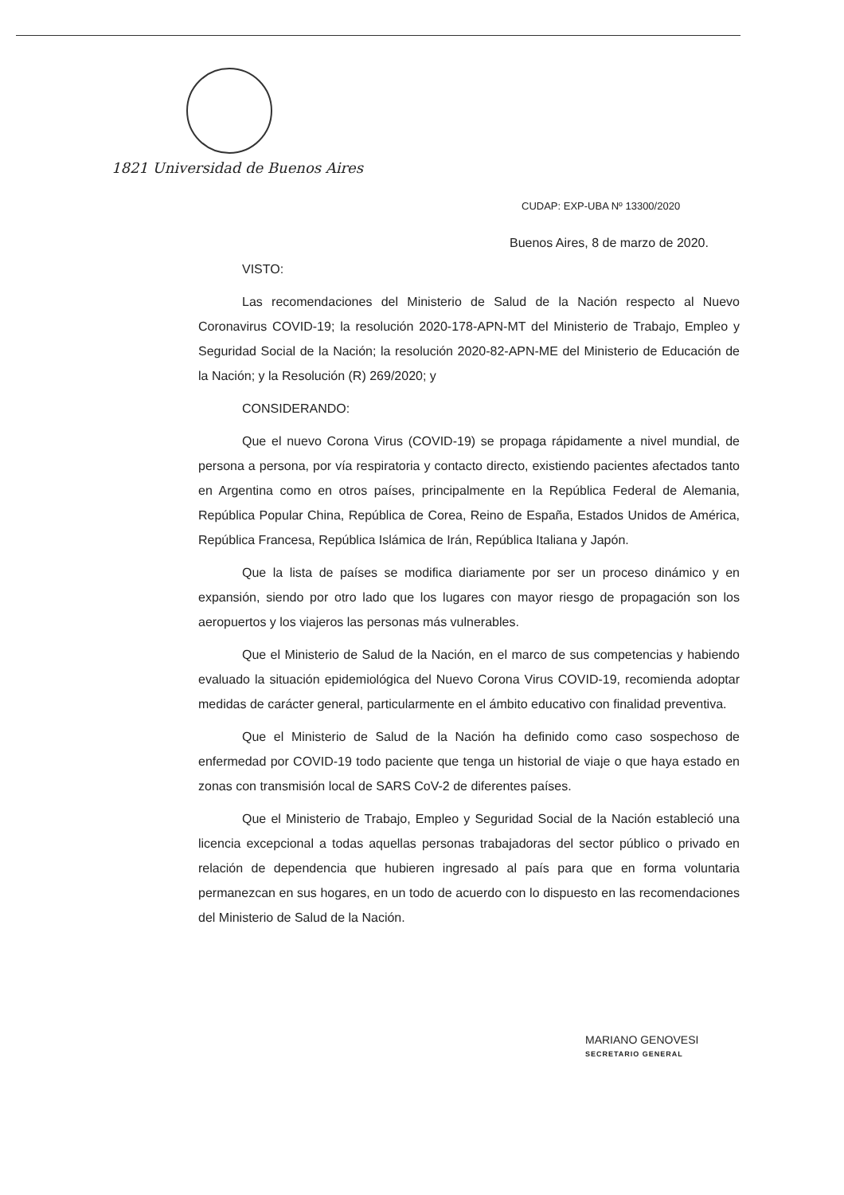1821 Universidad de Buenos Aires
CUDAP: EXP-UBA Nº 13300/2020
Buenos Aires, 8 de marzo de 2020.
VISTO:
Las recomendaciones del Ministerio de Salud de la Nación respecto al Nuevo Coronavirus COVID-19; la resolución 2020-178-APN-MT del Ministerio de Trabajo, Empleo y Seguridad Social de la Nación; la resolución 2020-82-APN-ME del Ministerio de Educación de la Nación; y la Resolución (R) 269/2020; y
CONSIDERANDO:
Que el nuevo Corona Virus (COVID-19) se propaga rápidamente a nivel mundial, de persona a persona, por vía respiratoria y contacto directo, existiendo pacientes afectados tanto en Argentina como en otros países, principalmente en la República Federal de Alemania, República Popular China, República de Corea, Reino de España, Estados Unidos de América, República Francesa, República Islámica de Irán, República Italiana y Japón.
Que la lista de países se modifica diariamente por ser un proceso dinámico y en expansión, siendo por otro lado que los lugares con mayor riesgo de propagación son los aeropuertos y los viajeros las personas más vulnerables.
Que el Ministerio de Salud de la Nación, en el marco de sus competencias y habiendo evaluado la situación epidemiológica del Nuevo Corona Virus COVID-19, recomienda adoptar medidas de carácter general, particularmente en el ámbito educativo con finalidad preventiva.
Que el Ministerio de Salud de la Nación ha definido como caso sospechoso de enfermedad por COVID-19 todo paciente que tenga un historial de viaje o que haya estado en zonas con transmisión local de SARS CoV-2 de diferentes países.
Que el Ministerio de Trabajo, Empleo y Seguridad Social de la Nación estableció una licencia excepcional a todas aquellas personas trabajadoras del sector público o privado en relación de dependencia que hubieren ingresado al país para que en forma voluntaria permanezcan en sus hogares, en un todo de acuerdo con lo dispuesto en las recomendaciones del Ministerio de Salud de la Nación.
MARIANO GENOVESI
SECRETARIO GENERAL